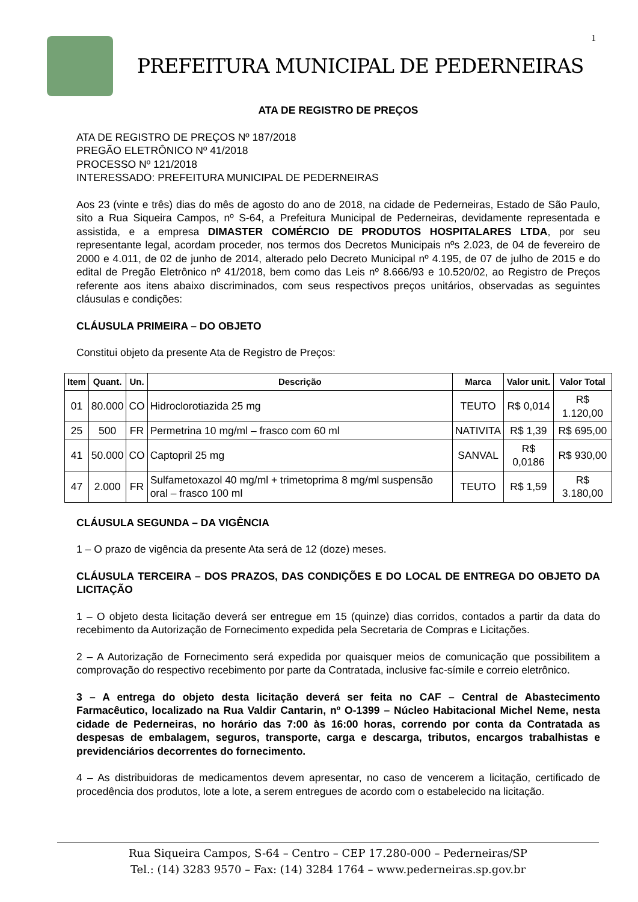1
PREFEITURA MUNICIPAL DE PEDERNEIRAS
ATA DE REGISTRO DE PREÇOS
ATA DE REGISTRO DE PREÇOS Nº 187/2018
PREGÃO ELETRÔNICO Nº 41/2018
PROCESSO Nº 121/2018
INTERESSADO: PREFEITURA MUNICIPAL DE PEDERNEIRAS
Aos 23 (vinte e três) dias do mês de agosto do ano de 2018, na cidade de Pederneiras, Estado de São Paulo, sito a Rua Siqueira Campos, nº S-64, a Prefeitura Municipal de Pederneiras, devidamente representada e assistida, e a empresa DIMASTER COMÉRCIO DE PRODUTOS HOSPITALARES LTDA, por seu representante legal, acordam proceder, nos termos dos Decretos Municipais nºs 2.023, de 04 de fevereiro de 2000 e 4.011, de 02 de junho de 2014, alterado pelo Decreto Municipal nº 4.195, de 07 de julho de 2015 e do edital de Pregão Eletrônico nº 41/2018, bem como das Leis nº 8.666/93 e 10.520/02, ao Registro de Preços referente aos itens abaixo discriminados, com seus respectivos preços unitários, observadas as seguintes cláusulas e condições:
CLÁUSULA PRIMEIRA – DO OBJETO
Constitui objeto da presente Ata de Registro de Preços:
| Item | Quant. | Un. | Descrição | Marca | Valor unit. | Valor Total |
| --- | --- | --- | --- | --- | --- | --- |
| 01 | 80.000 | CO | Hidroclorotiazida 25 mg | TEUTO | R$ 0,014 | R$ 1.120,00 |
| 25 | 500 | FR | Permetrina 10 mg/ml – frasco com 60 ml | NATIVITA | R$ 1,39 | R$ 695,00 |
| 41 | 50.000 | CO | Captopril 25 mg | SANVAL | R$ 0,0186 | R$ 930,00 |
| 47 | 2.000 | FR | Sulfametoxazol 40 mg/ml + trimetoprima 8 mg/ml suspensão oral – frasco 100 ml | TEUTO | R$ 1,59 | R$ 3.180,00 |
CLÁUSULA SEGUNDA – DA VIGÊNCIA
1 – O prazo de vigência da presente Ata será de 12 (doze) meses.
CLÁUSULA TERCEIRA – DOS PRAZOS, DAS CONDIÇÕES E DO LOCAL DE ENTREGA DO OBJETO DA LICITAÇÃO
1 – O objeto desta licitação deverá ser entregue em 15 (quinze) dias corridos, contados a partir da data do recebimento da Autorização de Fornecimento expedida pela Secretaria de Compras e Licitações.
2 – A Autorização de Fornecimento será expedida por quaisquer meios de comunicação que possibilitem a comprovação do respectivo recebimento por parte da Contratada, inclusive fac-símile e correio eletrônico.
3 – A entrega do objeto desta licitação deverá ser feita no CAF – Central de Abastecimento Farmacêutico, localizado na Rua Valdir Cantarin, nº O-1399 – Núcleo Habitacional Michel Neme, nesta cidade de Pederneiras, no horário das 7:00 às 16:00 horas, correndo por conta da Contratada as despesas de embalagem, seguros, transporte, carga e descarga, tributos, encargos trabalhistas e previdenciários decorrentes do fornecimento.
4 – As distribuidoras de medicamentos devem apresentar, no caso de vencerem a licitação, certificado de procedência dos produtos, lote a lote, a serem entregues de acordo com o estabelecido na licitação.
Rua Siqueira Campos, S-64 – Centro – CEP 17.280-000 – Pederneiras/SP
Tel.: (14) 3283 9570 – Fax: (14) 3284 1764 – www.pederneiras.sp.gov.br